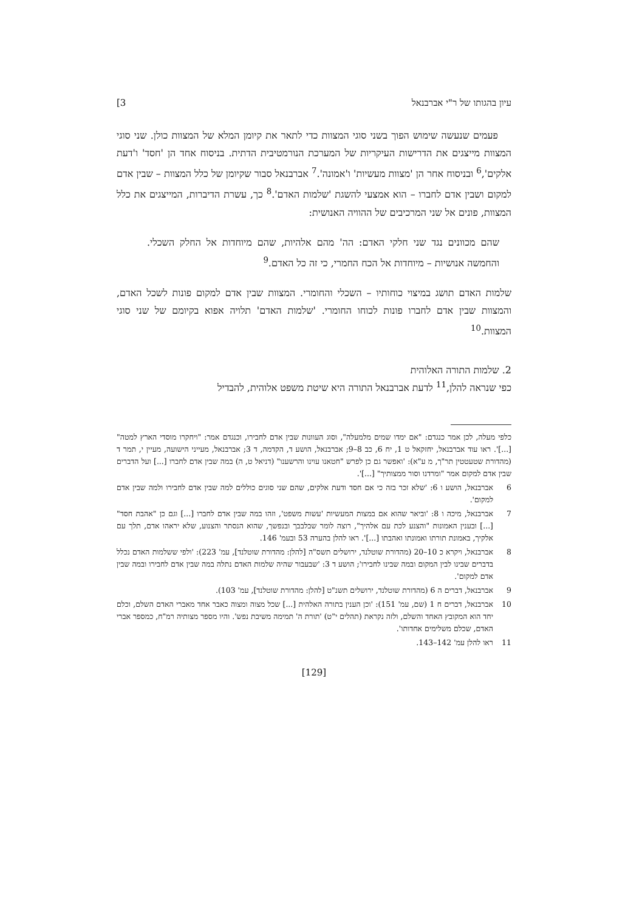עיון בהגותו של ר"י אברבנאל 3]
פעמים שנעשה שימוש הפוך בשני סוגי המצוות כדי לתאר את קיומן המלא של המצוות כולן. שני סוגי המצוות מייצגים את הדרישות העיקריות של המערכת הנורמטיבית הדתית. בניסוח אחד הן 'חסד' ו'דעת אלקים',<sup>6</sup> ובניסוח אחר הן 'מצוות מעשיות' ו'אמונה'.<sup>7</sup> אברבנאל סבור שקיומן של כלל המצוות – שבין אדם למקום ושבין אדם לחברו – הוא אמצעי להשגת 'שלמות האדם'.<sup>8</sup> כך, עשרת הדיברות, המייצגים את כלל המצוות, פונים אל שני המרכיבים של ההוויה האנושית:
שהם מכוונים נגד שני חלקי האדם: הה' מהם אלהיות, שהם מיוחדות אל החלק השכלי. והחמשה אנושיות – מיוחדות אל הכח החמרי, כי זה כל האדם.<sup>9</sup>
שלמות האדם תושג במיצוי כוחותיו – השכלי והחומרי. המצוות שבין אדם למקום פונות לשכל האדם, והמצוות שבין אדם לחברו פונות לכוחו החומרי. 'שלמות האדם' תלויה אפוא בקיומם של שני סוגי המצוות.<sup>10</sup>
2. שלמות התורה האלוהית
כפי שנראה להלן,<sup>11</sup> לדעת אברבנאל התורה היא שיטת משפט אלוהית, להבדיל
כלפי מעלה, לכן אמר כנגדם: "אם ימדו שמים מלמעלה", וסוג העוונות שבין אדם לחבירו, וכנגדם אמר: "ויחקרו מוסדי הארץ למטה" [...]'. ראו עוד אברבנאל, יחזקאל ט 1, יח 6, כב 8–9; אברבנאל, הושע ד, הקדמה, ד 3; אברבנאל, מעייני הישועה, מעיין י, תמר ד (מהדורת שטעטטין תר"ך, מ ע"א): 'ואפשר גם כן לפרש "חטאנו עוינו והרשענו" (דניאל ט, ה) במה שבין אדם לחברו [...] ועל הדברים שבין אדם למקום אמר "ומרדנו וסור ממצותיך" [...]'.
6 אברבנאל, הושע ו 6: 'שלא זכר בזה כי אם חסד ודעת אלקים, שהם שני סוגים כוללים למה שבין אדם לחבירו ולמה שבין אדם למקום'.
7 אברבנאל, מיכה ו 8: 'וביאר שהוא אם במצות המעשיות 'עשות משפט', וזהו במה שבין אדם לחברו [...] וגם כן "אהבת חסד" [...] ובענין האמונות "והצנע לכת עם אלהיך", רוצה לומר שבלבבך ובנפשך, שהוא הנסתר והצנוע, שלא יראהו אדם, תלך עם אלקיך, באמונת תורתו ואמונתו ואהבתו [...]'. ראו להלן בהערה 53 ובעמ' 146.
8 אברבנאל, ויקרא כ 10–20 (מהדורת שוטלנד, ירושלים תשס"ה [להלן: מהדורת שוטלנד], עמ' 223): 'ולפי ששלמות האדם נכלל בדברים שבינו לבין המקום ובמה שבינו לחבירו'; הושע ד 3: 'שבעבור שהיה שלמות האדם נתלה במה שבין אדם לחבירו ובמה שבין אדם למקום'.
9 אברבנאל, דברים ה 6 (מהדורת שוטלנד, ירושלים תשנ"ט [להלן: מהדורת שוטלנד], עמ' 103).
10 אברבנאל, דברים ח 1 (שם, עמ' 151): 'וכן הענין בתורה האלהית [...] שכל מצוה ומצוה כאבר אחד מאברי האדם השלם, וכלם יחד הוא המקובץ האחד והשלם, ולזה נקראת (תהלים י"ט) 'תורת ה' תמימה משיבת נפש'. והיו מספר מצותיה רמ"ח, כמספר אברי האדם, שכלם משלימים אחדותו'.
11 ראו להלן עמ' 142–143.
[129]